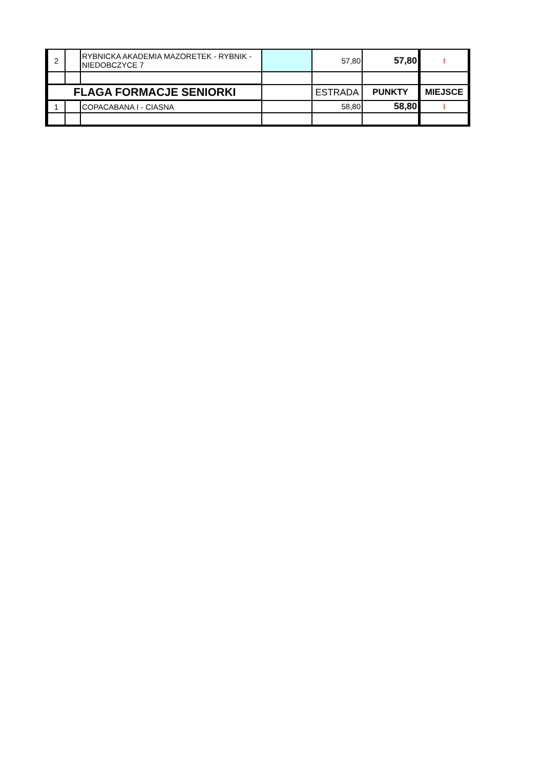| 2 | | RYBNICKA AKADEMIA MAZORETEK - RYBNIK - NIEDOBCZYCE 7 | | 57,80 | 57,80 | I |
| FLAGA FORMACJE SENIORKI | | | | ESTRADA | PUNKTY | MIEJSCE |
| 1 | | COPACABANA I - CIASNA | | 58,80 | 58,80 | I |